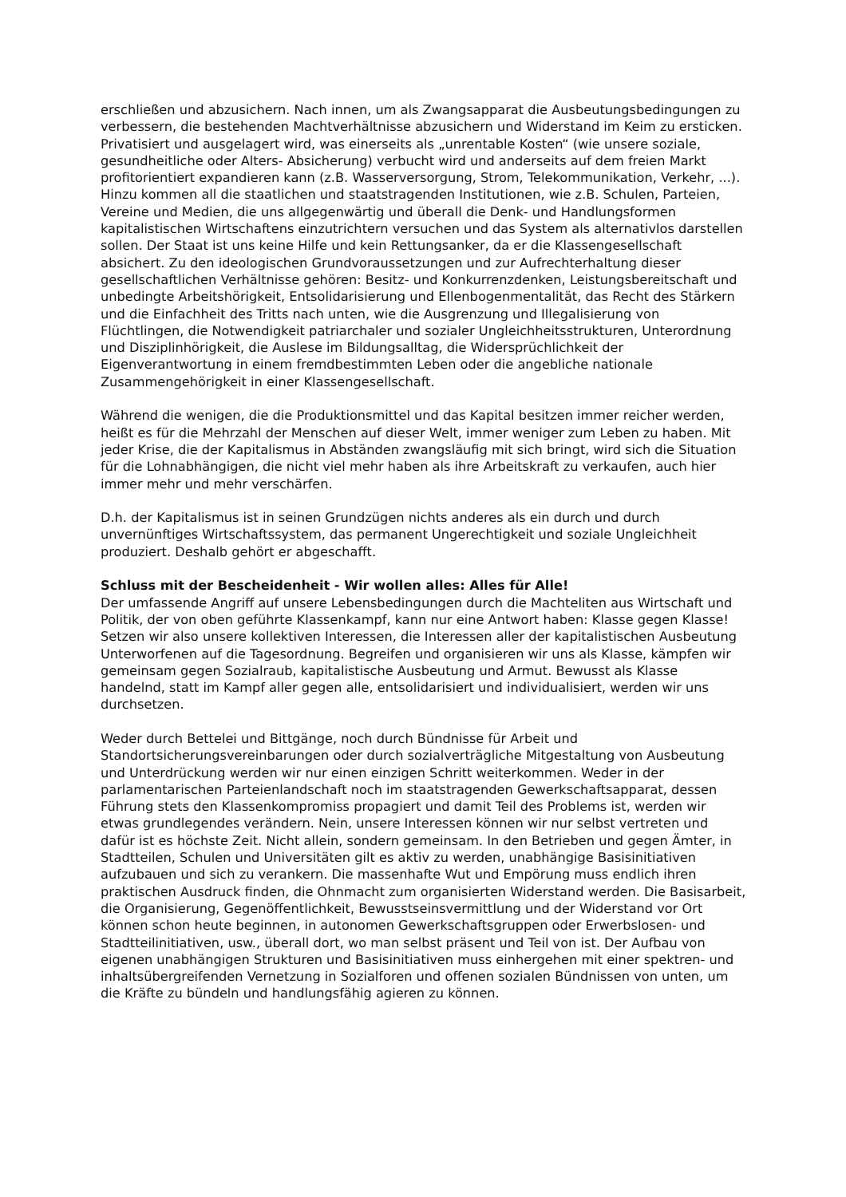erschließen und abzusichern. Nach innen, um als Zwangsapparat die Ausbeutungsbedingungen zu verbessern, die bestehenden Machtverhältnisse abzusichern und Widerstand im Keim zu ersticken. Privatisiert und ausgelagert wird, was einerseits als „unrentable Kosten“ (wie unsere soziale, gesundheitliche oder Alters- Absicherung) verbucht wird und anderseits auf dem freien Markt profitorientiert expandieren kann (z.B. Wasserversorgung, Strom, Telekommunikation, Verkehr, ...). Hinzu kommen all die staatlichen und staatstragenden Institutionen, wie z.B. Schulen, Parteien, Vereine und Medien, die uns allgegenwärtig und überall die Denk- und Handlungsformen kapitalistischen Wirtschaftens einzutrichtern versuchen und das System als alternativlos darstellen sollen. Der Staat ist uns keine Hilfe und kein Rettungsanker, da er die Klassengesellschaft absichert. Zu den ideologischen Grundvoraussetzungen und zur Aufrechterhaltung dieser gesellschaftlichen Verhältnisse gehören: Besitz- und Konkurrenzdenken, Leistungsbereitschaft und unbedingte Arbeitshörigkeit, Entsolidarisierung und Ellenbogenmentalität, das Recht des Stärkern und die Einfachheit des Tritts nach unten, wie die Ausgrenzung und Illegalisierung von Flüchtlingen, die Notwendigkeit patriarchaler und sozialer Ungleichheitsstrukturen, Unterordnung und Disziplinhörigkeit, die Auslese im Bildungsalltag, die Widersprüchlichkeit der Eigenverantwortung in einem fremdbestimmten Leben oder die angebliche nationale Zusammengehörigkeit in einer Klassengesellschaft.
Während die wenigen, die die Produktionsmittel und das Kapital besitzen immer reicher werden, heißt es für die Mehrzahl der Menschen auf dieser Welt, immer weniger zum Leben zu haben. Mit jeder Krise, die der Kapitalismus in Abständen zwangsläufig mit sich bringt, wird sich die Situation für die Lohnabhängigen, die nicht viel mehr haben als ihre Arbeitskraft zu verkaufen, auch hier immer mehr und mehr verschärfen.
D.h. der Kapitalismus ist in seinen Grundzügen nichts anderes als ein durch und durch unvernünftiges Wirtschaftssystem, das permanent Ungerechtigkeit und soziale Ungleichheit produziert. Deshalb gehört er abgeschafft.
Schluss mit der Bescheidenheit - Wir wollen alles: Alles für Alle!
Der umfassende Angriff auf unsere Lebensbedingungen durch die Machteliten aus Wirtschaft und Politik, der von oben geführte Klassenkampf, kann nur eine Antwort haben: Klasse gegen Klasse!
Setzen wir also unsere kollektiven Interessen, die Interessen aller der kapitalistischen Ausbeutung Unterworfenen auf die Tagesordnung. Begreifen und organisieren wir uns als Klasse, kämpfen wir gemeinsam gegen Sozialraub, kapitalistische Ausbeutung und Armut. Bewusst als Klasse handelnd, statt im Kampf aller gegen alle, entsolidarisiert und individualisiert, werden wir uns durchsetzen.
Weder durch Bettelei und Bittgänge, noch durch Bündnisse für Arbeit und Standortsicherungsvereinbarungen oder durch sozialverträgliche Mitgestaltung von Ausbeutung und Unterdrückung werden wir nur einen einzigen Schritt weiterkommen. Weder in der parlamentarischen Parteienlandschaft noch im staatstragenden Gewerkschaftsapparat, dessen Führung stets den Klassenkompromiss propagiert und damit Teil des Problems ist, werden wir etwas grundlegendes verändern. Nein, unsere Interessen können wir nur selbst vertreten und dafür ist es höchste Zeit. Nicht allein, sondern gemeinsam. In den Betrieben und gegen Ämter, in Stadtteilen, Schulen und Universitäten gilt es aktiv zu werden, unabhängige Basisinitiativen aufzubauen und sich zu verankern. Die massenhafte Wut und Empörung muss endlich ihren praktischen Ausdruck finden, die Ohnmacht zum organisierten Widerstand werden. Die Basisarbeit, die Organisierung, Gegenöffentlichkeit, Bewusstseinsvermittlung und der Widerstand vor Ort können schon heute beginnen, in autonomen Gewerkschaftsgruppen oder Erwerbslosen- und Stadtteilinitiativen, usw., überall dort, wo man selbst präsent und Teil von ist. Der Aufbau von eigenen unabhängigen Strukturen und Basisinitiativen muss einhergehen mit einer spektren- und inhaltsübergreifenden Vernetzung in Sozialforen und offenen sozialen Bündnissen von unten, um die Kräfte zu bündeln und handlungsfähig agieren zu können.